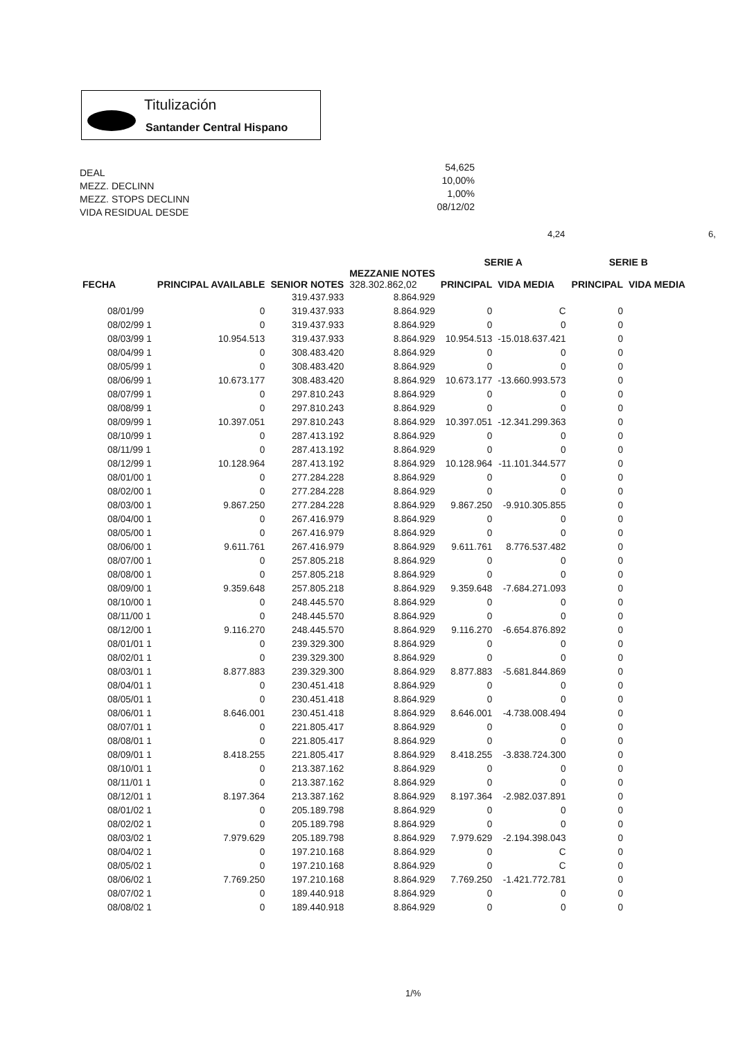Titulización
Santander Central Hispano
DEAL
MEZZ. DECLINN
MEZZ. STOPS DECLINN
VIDA RESIDUAL DESDE
54,625
10,00%
1,00%
08/12/02
4,24 6,
| | | | | SERIE A | | SERIE B | |
| --- | --- | --- | --- | --- | --- | --- | --- |
| FECHA | PRINCIPAL AVAILABLE | SENIOR NOTES | MEZZANIE NOTES 328.302.862,02 | PRINCIPAL | VIDA MEDIA | PRINCIPAL | VIDA MEDIA |
| | | 319.437.933 | 8.864.929 | | | | |
| 08/01/99 | 0 | 319.437.933 | 8.864.929 | 0 | C | 0 | |
| 08/02/99 1 | 0 | 319.437.933 | 8.864.929 | 0 | 0 | 0 | |
| 08/03/99 1 | 10.954.513 | 319.437.933 | 8.864.929 | 10.954.513 | -15.018.637.421 | 0 | |
| 08/04/99 1 | 0 | 308.483.420 | 8.864.929 | 0 | 0 | 0 | |
| 08/05/99 1 | 0 | 308.483.420 | 8.864.929 | 0 | 0 | 0 | |
| 08/06/99 1 | 10.673.177 | 308.483.420 | 8.864.929 | 10.673.177 | -13.660.993.573 | 0 | |
| 08/07/99 1 | 0 | 297.810.243 | 8.864.929 | 0 | 0 | 0 | |
| 08/08/99 1 | 0 | 297.810.243 | 8.864.929 | 0 | 0 | 0 | |
| 08/09/99 1 | 10.397.051 | 297.810.243 | 8.864.929 | 10.397.051 | -12.341.299.363 | 0 | |
| 08/10/99 1 | 0 | 287.413.192 | 8.864.929 | 0 | 0 | 0 | |
| 08/11/99 1 | 0 | 287.413.192 | 8.864.929 | 0 | 0 | 0 | |
| 08/12/99 1 | 10.128.964 | 287.413.192 | 8.864.929 | 10.128.964 | -11.101.344.577 | 0 | |
| 08/01/00 1 | 0 | 277.284.228 | 8.864.929 | 0 | 0 | 0 | |
| 08/02/00 1 | 0 | 277.284.228 | 8.864.929 | 0 | 0 | 0 | |
| 08/03/00 1 | 9.867.250 | 277.284.228 | 8.864.929 | 9.867.250 | -9.910.305.855 | 0 | |
| 08/04/00 1 | 0 | 267.416.979 | 8.864.929 | 0 | 0 | 0 | |
| 08/05/00 1 | 0 | 267.416.979 | 8.864.929 | 0 | 0 | 0 | |
| 08/06/00 1 | 9.611.761 | 267.416.979 | 8.864.929 | 9.611.761 | 8.776.537.482 | 0 | |
| 08/07/00 1 | 0 | 257.805.218 | 8.864.929 | 0 | 0 | 0 | |
| 08/08/00 1 | 0 | 257.805.218 | 8.864.929 | 0 | 0 | 0 | |
| 08/09/00 1 | 9.359.648 | 257.805.218 | 8.864.929 | 9.359.648 | -7.684.271.093 | 0 | |
| 08/10/00 1 | 0 | 248.445.570 | 8.864.929 | 0 | 0 | 0 | |
| 08/11/00 1 | 0 | 248.445.570 | 8.864.929 | 0 | 0 | 0 | |
| 08/12/00 1 | 9.116.270 | 248.445.570 | 8.864.929 | 9.116.270 | -6.654.876.892 | 0 | |
| 08/01/01 1 | 0 | 239.329.300 | 8.864.929 | 0 | 0 | 0 | |
| 08/02/01 1 | 0 | 239.329.300 | 8.864.929 | 0 | 0 | 0 | |
| 08/03/01 1 | 8.877.883 | 239.329.300 | 8.864.929 | 8.877.883 | -5.681.844.869 | 0 | |
| 08/04/01 1 | 0 | 230.451.418 | 8.864.929 | 0 | 0 | 0 | |
| 08/05/01 1 | 0 | 230.451.418 | 8.864.929 | 0 | 0 | 0 | |
| 08/06/01 1 | 8.646.001 | 230.451.418 | 8.864.929 | 8.646.001 | -4.738.008.494 | 0 | |
| 08/07/01 1 | 0 | 221.805.417 | 8.864.929 | 0 | 0 | 0 | |
| 08/08/01 1 | 0 | 221.805.417 | 8.864.929 | 0 | 0 | 0 | |
| 08/09/01 1 | 8.418.255 | 221.805.417 | 8.864.929 | 8.418.255 | -3.838.724.300 | 0 | |
| 08/10/01 1 | 0 | 213.387.162 | 8.864.929 | 0 | 0 | 0 | |
| 08/11/01 1 | 0 | 213.387.162 | 8.864.929 | 0 | 0 | 0 | |
| 08/12/01 1 | 8.197.364 | 213.387.162 | 8.864.929 | 8.197.364 | -2.982.037.891 | 0 | |
| 08/01/02 1 | 0 | 205.189.798 | 8.864.929 | 0 | 0 | 0 | |
| 08/02/02 1 | 0 | 205.189.798 | 8.864.929 | 0 | 0 | 0 | |
| 08/03/02 1 | 7.979.629 | 205.189.798 | 8.864.929 | 7.979.629 | -2.194.398.043 | 0 | |
| 08/04/02 1 | 0 | 197.210.168 | 8.864.929 | 0 | C | 0 | |
| 08/05/02 1 | 0 | 197.210.168 | 8.864.929 | 0 | C | 0 | |
| 08/06/02 1 | 7.769.250 | 197.210.168 | 8.864.929 | 7.769.250 | -1.421.772.781 | 0 | |
| 08/07/02 1 | 0 | 189.440.918 | 8.864.929 | 0 | 0 | 0 | |
| 08/08/02 1 | 0 | 189.440.918 | 8.864.929 | 0 | 0 | 0 | |
1/%